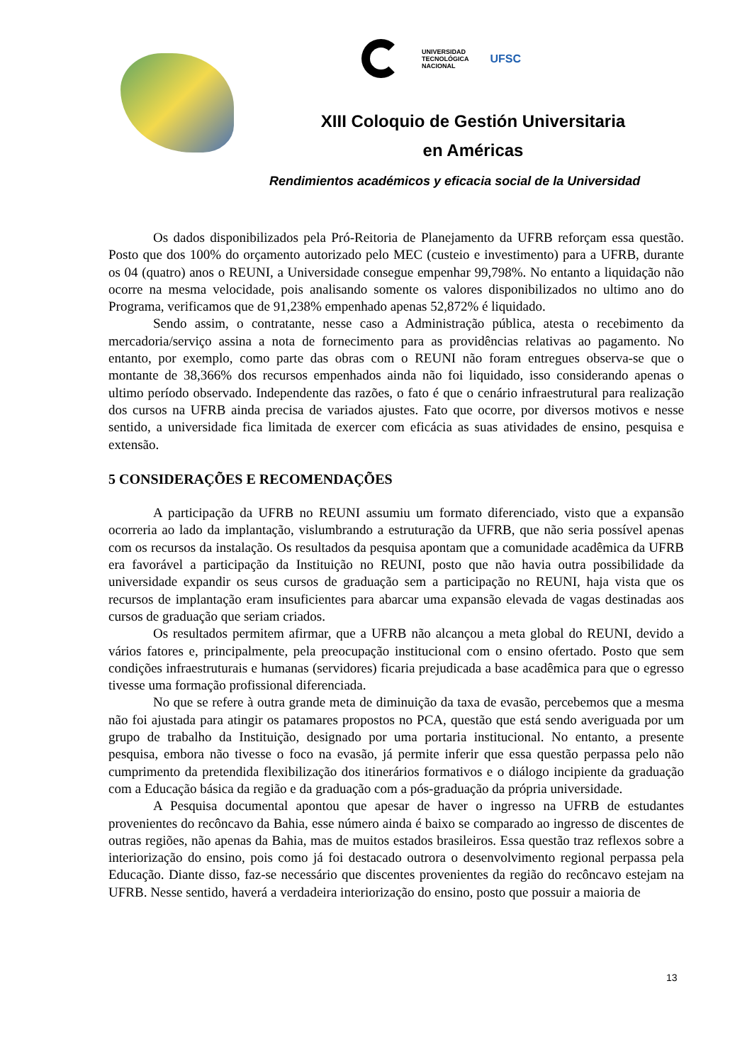UNIVERSIDAD
TECNOLÓGICA
NACIONAL
UFSC
XIII Coloquio de Gestión Universitaria
en Américas
Rendimientos académicos y eficacia social de la Universidad
Os dados disponibilizados pela Pró-Reitoria de Planejamento da UFRB reforçam essa questão. Posto que dos 100% do orçamento autorizado pelo MEC (custeio e investimento) para a UFRB, durante os 04 (quatro) anos o REUNI, a Universidade consegue empenhar 99,798%. No entanto a liquidação não ocorre na mesma velocidade, pois analisando somente os valores disponibilizados no ultimo ano do Programa, verificamos que de 91,238% empenhado apenas 52,872% é liquidado.
Sendo assim, o contratante, nesse caso a Administração pública, atesta o recebimento da mercadoria/serviço assina a nota de fornecimento para as providências relativas ao pagamento. No entanto, por exemplo, como parte das obras com o REUNI não foram entregues observa-se que o montante de 38,366% dos recursos empenhados ainda não foi liquidado, isso considerando apenas o ultimo período observado. Independente das razões, o fato é que o cenário infraestrutural para realização dos cursos na UFRB ainda precisa de variados ajustes. Fato que ocorre, por diversos motivos e nesse sentido, a universidade fica limitada de exercer com eficácia as suas atividades de ensino, pesquisa e extensão.
5 CONSIDERAÇÕES E RECOMENDAÇÕES
A participação da UFRB no REUNI assumiu um formato diferenciado, visto que a expansão ocorreria ao lado da implantação, vislumbrando a estruturação da UFRB, que não seria possível apenas com os recursos da instalação. Os resultados da pesquisa apontam que a comunidade acadêmica da UFRB era favorável a participação da Instituição no REUNI, posto que não havia outra possibilidade da universidade expandir os seus cursos de graduação sem a participação no REUNI, haja vista que os recursos de implantação eram insuficientes para abarcar uma expansão elevada de vagas destinadas aos cursos de graduação que seriam criados.
Os resultados permitem afirmar, que a UFRB não alcançou a meta global do REUNI, devido a vários fatores e, principalmente, pela preocupação institucional com o ensino ofertado. Posto que sem condições infraestruturais e humanas (servidores) ficaria prejudicada a base acadêmica para que o egresso tivesse uma formação profissional diferenciada.
No que se refere à outra grande meta de diminuição da taxa de evasão, percebemos que a mesma não foi ajustada para atingir os patamares propostos no PCA, questão que está sendo averiguada por um grupo de trabalho da Instituição, designado por uma portaria institucional. No entanto, a presente pesquisa, embora não tivesse o foco na evasão, já permite inferir que essa questão perpassa pelo não cumprimento da pretendida flexibilização dos itinerários formativos e o diálogo incipiente da graduação com a Educação básica da região e da graduação com a pós-graduação da própria universidade.
A Pesquisa documental apontou que apesar de haver o ingresso na UFRB de estudantes provenientes do recôncavo da Bahia, esse número ainda é baixo se comparado ao ingresso de discentes de outras regiões, não apenas da Bahia, mas de muitos estados brasileiros. Essa questão traz reflexos sobre a interiorização do ensino, pois como já foi destacado outrora o desenvolvimento regional perpassa pela Educação. Diante disso, faz-se necessário que discentes provenientes da região do recôncavo estejam na UFRB. Nesse sentido, haverá a verdadeira interiorização do ensino, posto que possuir a maioria de
13